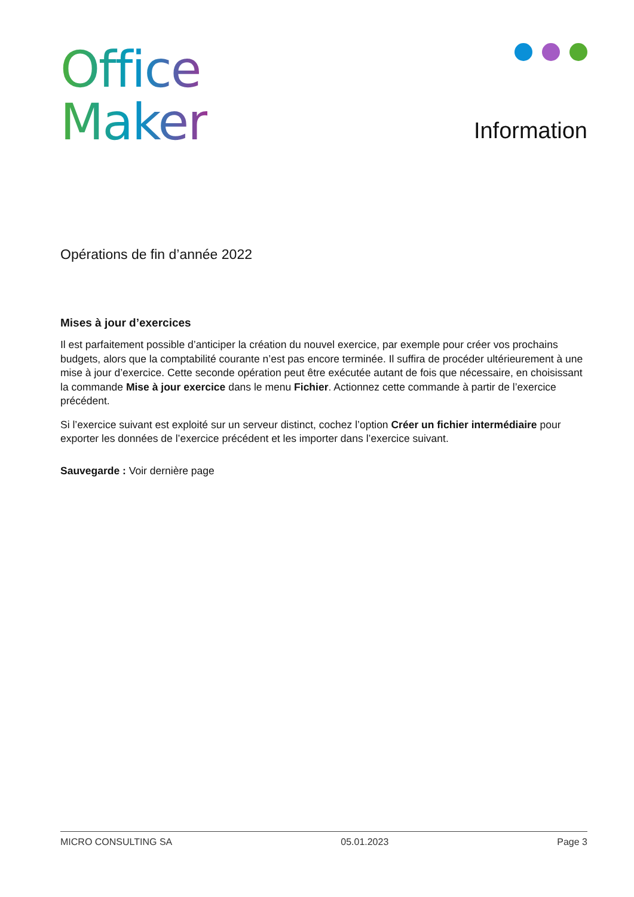Office
Maker
Information
Opérations de fin d’année 2022
Mises à jour d’exercices
Il est parfaitement possible d’anticiper la création du nouvel exercice, par exemple pour créer vos prochains budgets, alors que la comptabilité courante n’est pas encore terminée. Il suffira de procéder ultérieurement à une mise à jour d’exercice. Cette seconde opération peut être exécutée autant de fois que nécessaire, en choisissant la commande Mise à jour exercice dans le menu Fichier. Actionnez cette commande à partir de l’exercice précédent.
Si l’exercice suivant est exploité sur un serveur distinct, cochez l’option Créer un fichier intermédiaire pour exporter les données de l’exercice précédent et les importer dans l’exercice suivant.
Sauvegarde : Voir dernière page
MICRO CONSULTING SA 05.01.2023 Page 3